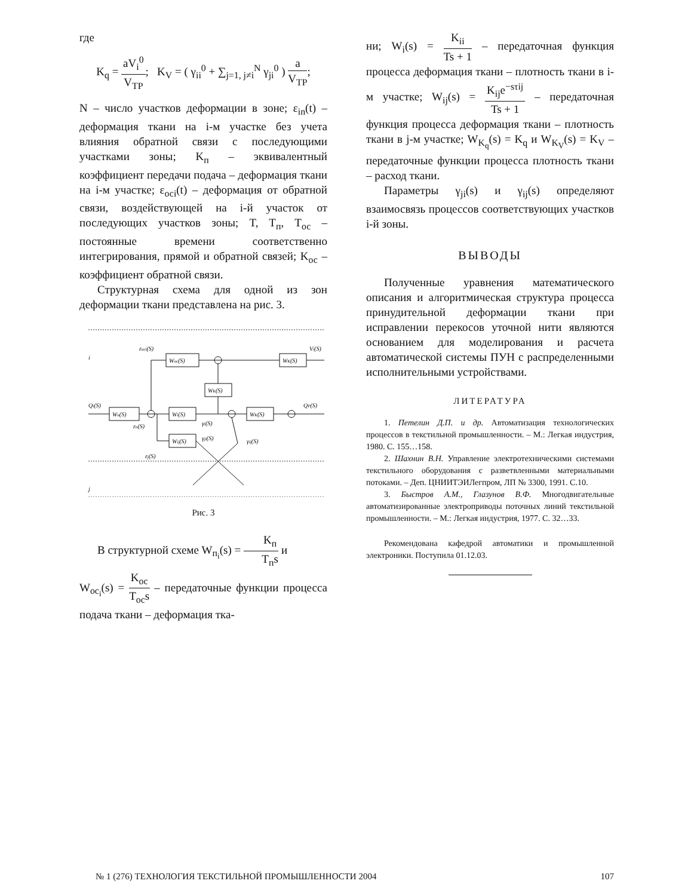где
K<sub>q</sub> = aV<sub>i</sub><sup>0</sup> V<sub>TP</sub>; K<sub>V</sub> = ( γ<sub>ii</sub><sup>0</sup> + ∑<sub>j=1, j≠i</sub><sup>N</sup> γ<sub>ji</sub><sup>0</sup> ) a V<sub>TP</sub>;
N – число участков деформации в зоне; ε<sub>in</sub>(t) – деформация ткани на i-м участке без учета влияния обратной связи с последующими участками зоны; K<sub>п</sub> – эквивалентный коэффициент передачи подача – деформация ткани на i-м участке; ε<sub>осi</sub>(t) – деформация от обратной связи, воздействующей на i-й участок от последующих участков зоны; T, T<sub>п</sub>, T<sub>ос</sub> – постоянные времени соответственно интегрирования, прямой и обратной связей; K<sub>ос</sub> – коэффициент обратной связи.
Структурная схема для одной из зон деформации ткани представлена на рис. 3.
i
j
Wос(S)
WK(S)
WK(S)
Wп(S)
Wi(S)
WK(S)
Wij(S)
εосi(S)
Vi(S)
Qi(S)
QP(S)
εп(S)
γi(S)
γji(S)
γij(S)
εj(S)
Рис. 3
В структурной схеме W<sub>п<sub>i</sub></sub>(s) = K<sub>п</sub> T<sub>п</sub>s и
W<sub>oc<sub>i</sub></sub>(s) = K<sub>oc</sub> T<sub>oc</sub>s – передаточные функции процесса подача ткани – деформация тка-
ни; W<sub>i</sub>(s) = K<sub>ii</sub> Ts + 1 – передаточная функция процесса деформация ткани – плотность ткани в i-м участке; W<sub>ij</sub>(s) = K<sub>ij</sub>e<sup>−sτij</sup> Ts + 1 – передаточная функция процесса деформация ткани – плотность ткани в j-м участке; W<sub>K<sub>q</sub></sub>(s) = K<sub>q</sub> и W<sub>K<sub>V</sub></sub>(s) = K<sub>V</sub> – передаточные функции процесса плотность ткани – расход ткани.
Параметры γ<sub>ji</sub>(s) и γ<sub>ij</sub>(s) определяют взаимосвязь процессов соответствующих участков i-й зоны.
ВЫВОДЫ
Полученные уравнения математического описания и алгоритмическая структура процесса принудительной деформации ткани при исправлении перекосов уточной нити являются основанием для моделирования и расчета автоматической системы ПУН с распределенными исполнительными устройствами.
ЛИТЕРАТУРА
1. Петелин Д.П. и др. Автоматизация технологических процессов в текстильной промышленности. – М.: Легкая индустрия, 1980. С. 155…158.
2. Шахнин В.Н. Управление электротехническими системами текстильного оборудования с разветвленными материальными потоками. – Деп. ЦНИИТЭИЛегпром, ЛП № 3300, 1991. С.10.
3. Быстров А.М., Глазунов В.Ф. Многодвигательные автоматизированные электроприводы поточных линий текстильной промышленности. – М.: Легкая индустрия, 1977. С. 32…33.
Рекомендована кафедрой автоматики и промышленной электроники. Поступила 01.12.03.
№ 1 (276) ТЕХНОЛОГИЯ ТЕКСТИЛЬНОЙ ПРОМЫШЛЕННОСТИ 2004 107